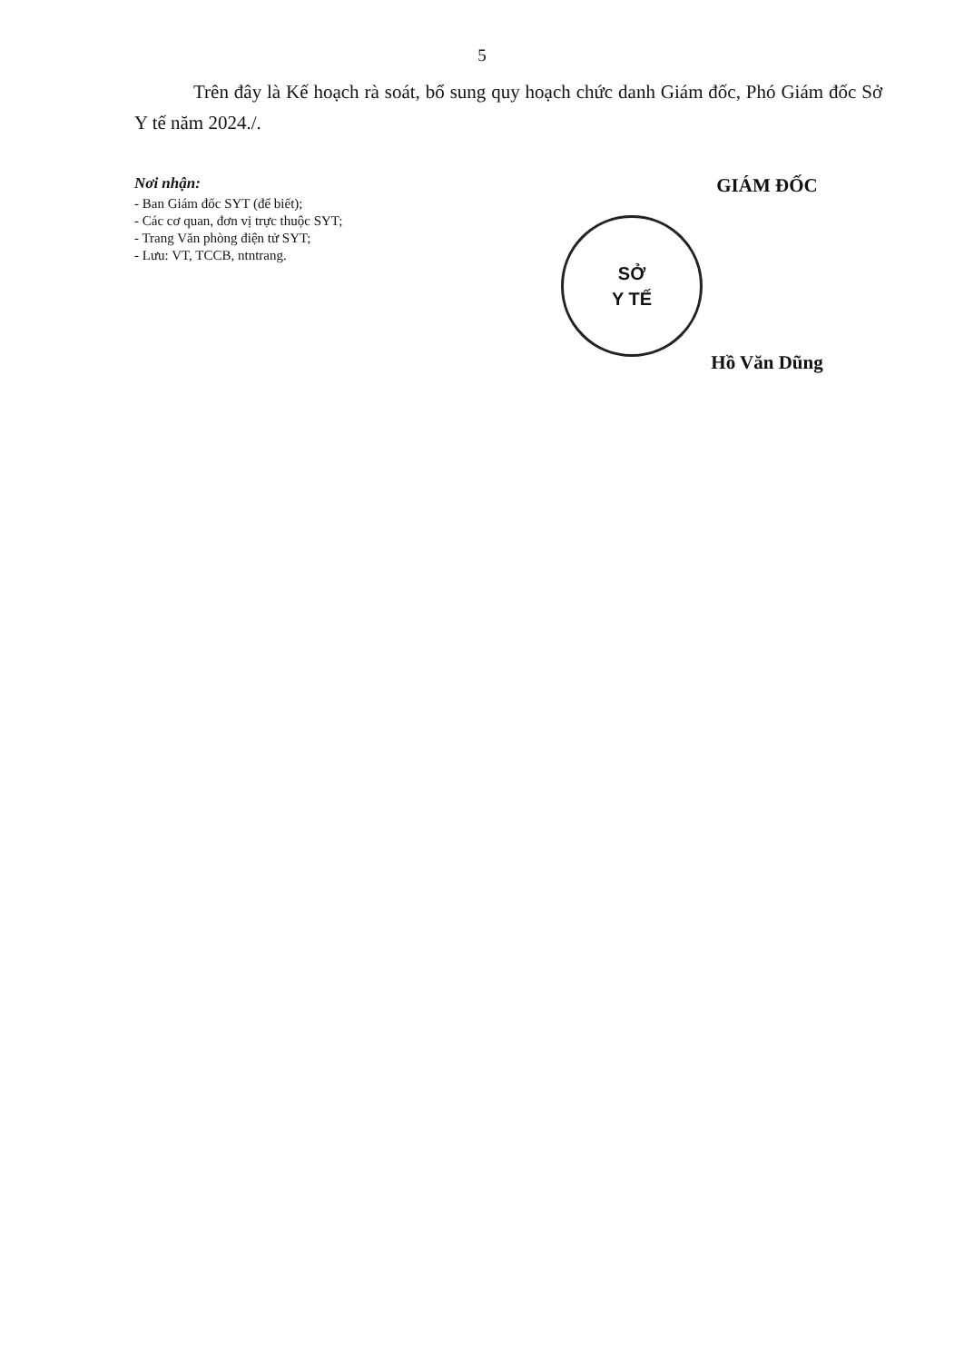5
Trên đây là Kế hoạch rà soát, bổ sung quy hoạch chức danh Giám đốc, Phó Giám đốc Sở Y tế năm 2024./.
Nơi nhận:
- Ban Giám đốc SYT (để biết);
- Các cơ quan, đơn vị trực thuộc SYT;
- Trang Văn phòng điện tử SYT;
- Lưu: VT, TCCB, ntntrang.
GIÁM ĐỐC
SỞ
Y TẾ
Hồ Văn Dũng